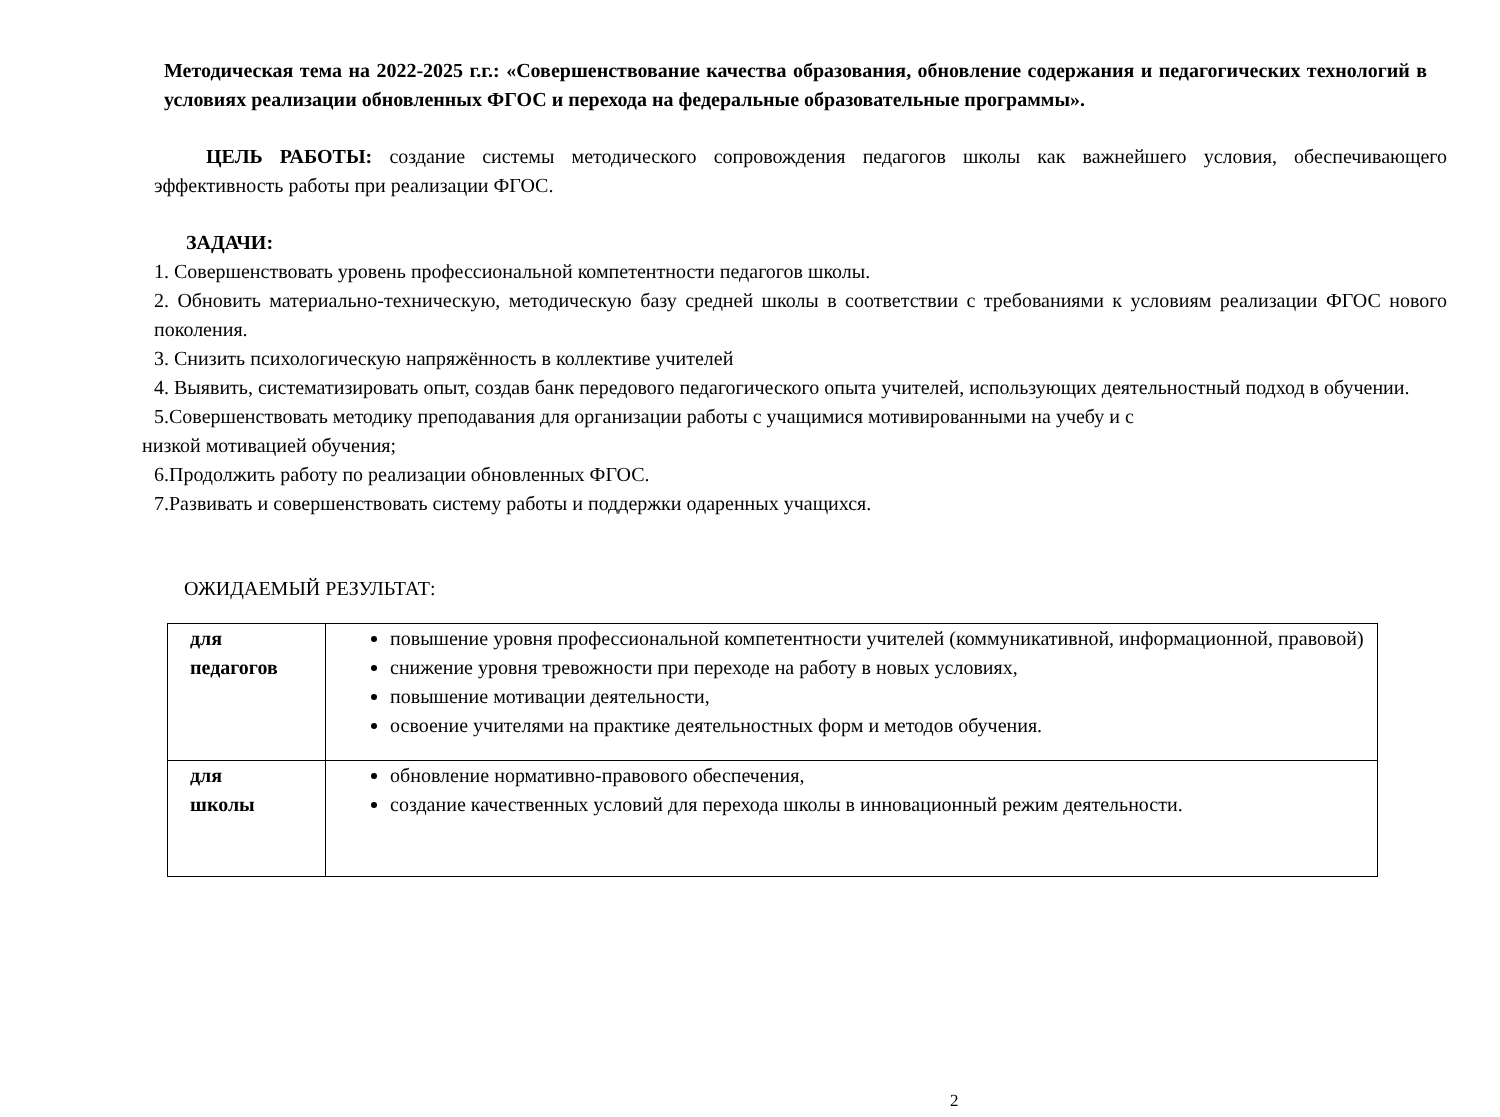Методическая тема на 2022-2025 г.г.: «Совершенствование качества образования, обновление содержания и педагогических технологий в условиях реализации обновленных ФГОС и перехода на федеральные образовательные программы».
ЦЕЛЬ РАБОТЫ: создание системы методического сопровождения педагогов школы как важнейшего условия, обеспечивающего эффективность работы при реализации ФГОС.
ЗАДАЧИ:
1. Совершенствовать уровень профессиональной компетентности педагогов школы.
2. Обновить материально-техническую, методическую базу средней школы в соответствии с требованиями к условиям реализации ФГОС нового поколения.
3. Снизить психологическую напряжённость в коллективе учителей
4. Выявить, систематизировать опыт, создав банк передового педагогического опыта учителей, использующих деятельностный подход в обучении.
5.Совершенствовать методику преподавания для организации работы с учащимися мотивированными на учебу и с
низкой мотивацией обучения;
6.Продолжить работу по реализации обновленных ФГОС.
7.Развивать и совершенствовать систему работы и поддержки одаренных учащихся.
ОЖИДАЕМЫЙ РЕЗУЛЬТАТ:
| для педагогов | повышение уровня профессиональной компетентности учителей (коммуникативной, информационной, правовой) снижение уровня тревожности при переходе на работу в новых условиях, повышение мотивации деятельности, освоение учителями на практике деятельностных форм и методов обучения. |
| для школы | обновление нормативно-правового обеспечения, создание качественных условий для перехода школы в инновационный режим деятельности. |
2